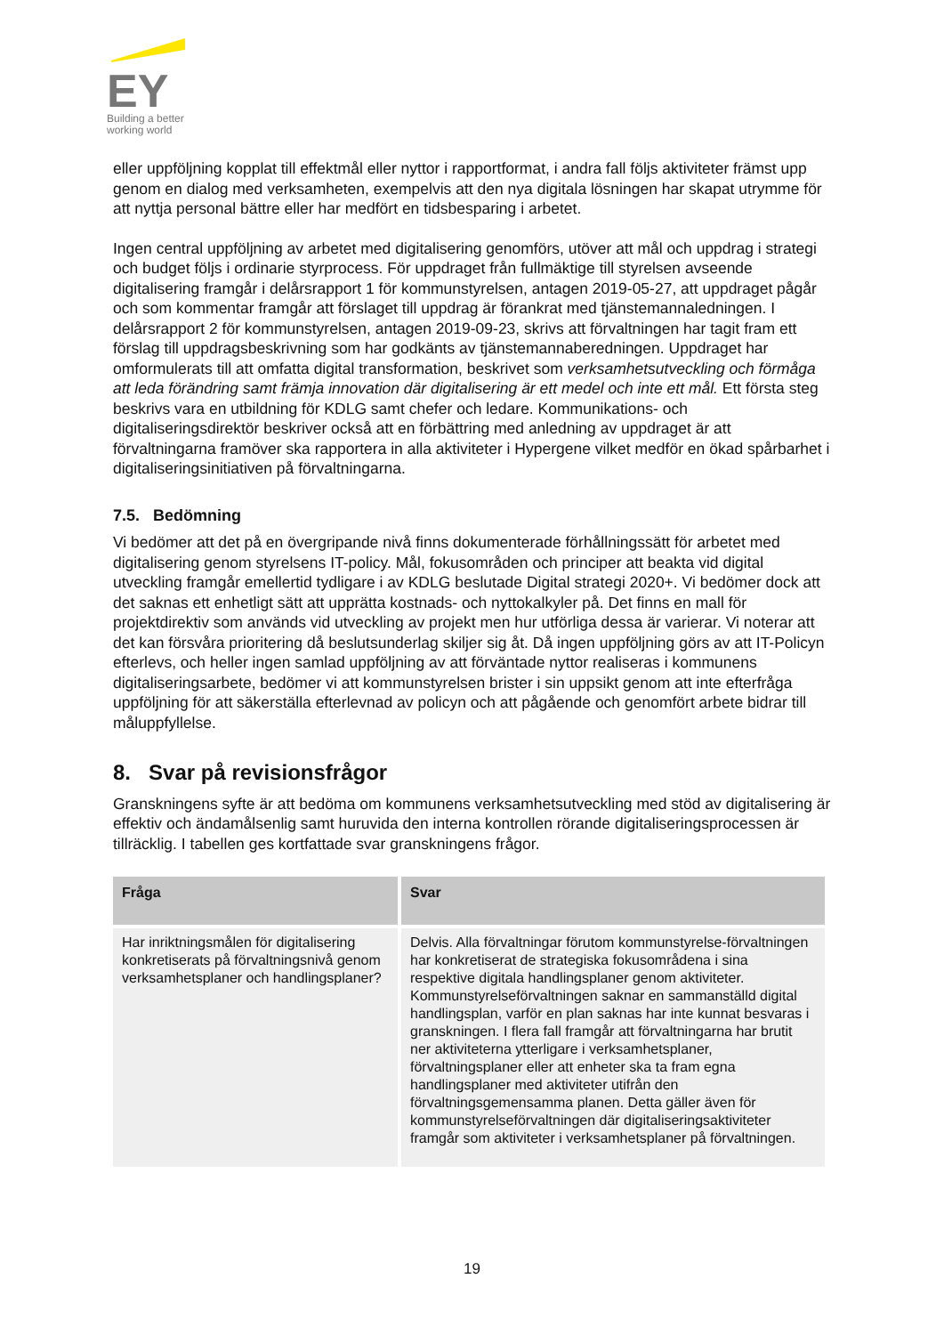EY
Building a better
working world
eller uppföljning kopplat till effektmål eller nyttor i rapportformat, i andra fall följs aktiviteter främst upp genom en dialog med verksamheten, exempelvis att den nya digitala lösningen har skapat utrymme för att nyttja personal bättre eller har medfört en tidsbesparing i arbetet.
Ingen central uppföljning av arbetet med digitalisering genomförs, utöver att mål och uppdrag i strategi och budget följs i ordinarie styrprocess. För uppdraget från fullmäktige till styrelsen avseende digitalisering framgår i delårsrapport 1 för kommunstyrelsen, antagen 2019-05-27, att uppdraget pågår och som kommentar framgår att förslaget till uppdrag är förankrat med tjänstemannaledningen. I delårsrapport 2 för kommunstyrelsen, antagen 2019-09-23, skrivs att förvaltningen har tagit fram ett förslag till uppdragsbeskrivning som har godkänts av tjänstemannaberedningen. Uppdraget har omformulerats till att omfatta digital transformation, beskrivet som verksamhetsutveckling och förmåga att leda förändring samt främja innovation där digitalisering är ett medel och inte ett mål. Ett första steg beskrivs vara en utbildning för KDLG samt chefer och ledare. Kommunikations- och digitaliseringsdirektör beskriver också att en förbättring med anledning av uppdraget är att förvaltningarna framöver ska rapportera in alla aktiviteter i Hypergene vilket medför en ökad spårbarhet i digitaliseringsinitiativen på förvaltningarna.
7.5. Bedömning
Vi bedömer att det på en övergripande nivå finns dokumenterade förhållningssätt för arbetet med digitalisering genom styrelsens IT-policy. Mål, fokusområden och principer att beakta vid digital utveckling framgår emellertid tydligare i av KDLG beslutade Digital strategi 2020+. Vi bedömer dock att det saknas ett enhetligt sätt att upprätta kostnads- och nyttokalkyler på. Det finns en mall för projektdirektiv som används vid utveckling av projekt men hur utförliga dessa är varierar. Vi noterar att det kan försvåra prioritering då beslutsunderlag skiljer sig åt. Då ingen uppföljning görs av att IT-Policyn efterlevs, och heller ingen samlad uppföljning av att förväntade nyttor realiseras i kommunens digitaliseringsarbete, bedömer vi att kommunstyrelsen brister i sin uppsikt genom att inte efterfråga uppföljning för att säkerställa efterlevnad av policyn och att pågående och genomfört arbete bidrar till måluppfyllelse.
8. Svar på revisionsfrågor
Granskningens syfte är att bedöma om kommunens verksamhetsutveckling med stöd av digitalisering är effektiv och ändamålsenlig samt huruvida den interna kontrollen rörande digitaliseringsprocessen är tillräcklig. I tabellen ges kortfattade svar granskningens frågor.
| Fråga | Svar |
| --- | --- |
| Har inriktningsmålen för digitalisering konkretiserats på förvaltningsnivå genom verksamhetsplaner och handlingsplaner? | Delvis. Alla förvaltningar förutom kommunstyrelse-förvaltningen har konkretiserat de strategiska fokusområdena i sina respektive digitala handlingsplaner genom aktiviteter. Kommunstyrelseförvaltningen saknar en sammanställd digital handlingsplan, varför en plan saknas har inte kunnat besvaras i granskningen. I flera fall framgår att förvaltningarna har brutit ner aktiviteterna ytterligare i verksamhetsplaner, förvaltningsplaner eller att enheter ska ta fram egna handlingsplaner med aktiviteter utifrån den förvaltningsgemensamma planen. Detta gäller även för kommunstyrelseförvaltningen där digitaliseringsaktiviteter framgår som aktiviteter i verksamhetsplaner på förvaltningen. |
19